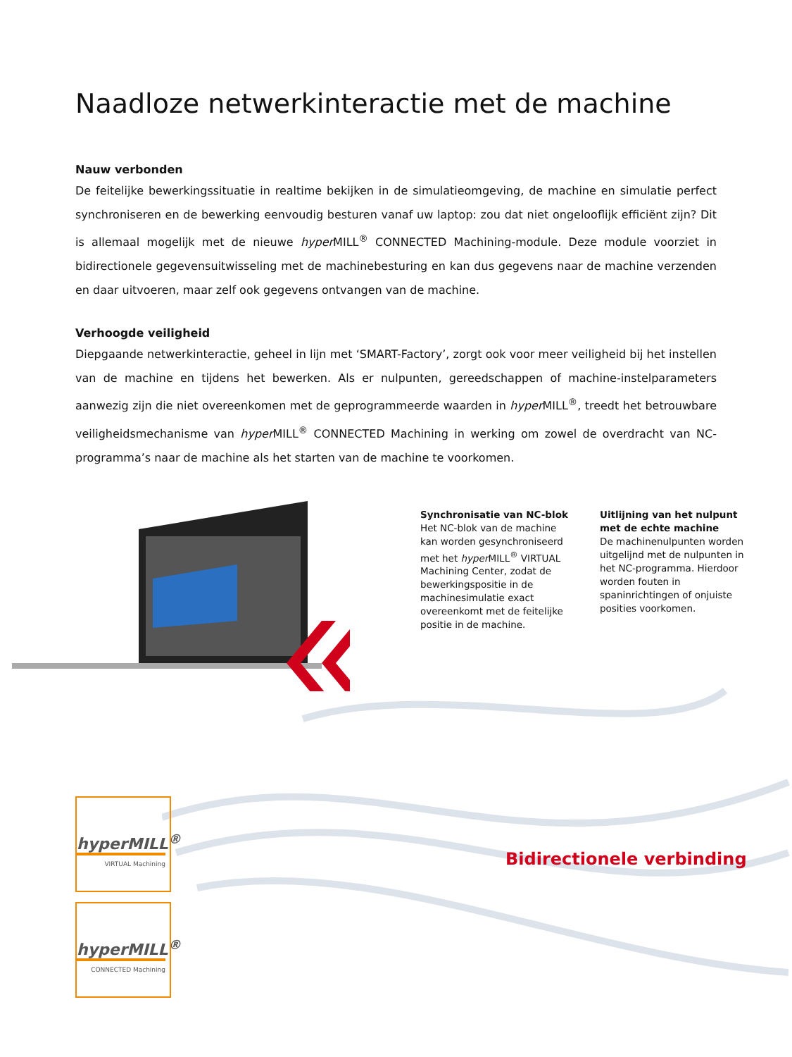Naadloze netwerkinteractie met de machine
Nauw verbonden
De feitelijke bewerkingssituatie in realtime bekijken in de simulatieomgeving, de machine en simulatie perfect synchroniseren en de bewerking eenvoudig besturen vanaf uw laptop: zou dat niet ongelooflijk efficiënt zijn? Dit is allemaal mogelijk met de nieuwe hyper MILL<sup>®</sup> CONNECTED Machining-module. Deze module voorziet in bidirectionele gegevensuitwisseling met de machinebesturing en kan dus gegevens naar de machine verzenden en daar uitvoeren, maar zelf ook gegevens ontvangen van de machine.
Verhoogde veiligheid
Diepgaande netwerkinteractie, geheel in lijn met ‘SMART-Factory’, zorgt ook voor meer veiligheid bij het instellen van de machine en tijdens het bewerken. Als er nulpunten, gereedschappen of machine-instelparameters aanwezig zijn die niet overeenkomen met de geprogrammeerde waarden in hyper MILL<sup>®</sup>, treedt het betrouwbare veiligheidsmechanisme van hyper MILL<sup>®</sup> CONNECTED Machining in werking om zowel de overdracht van NC-programma’s naar de machine als het starten van de machine te voorkomen.
Synchronisatie van NC-blok
Het NC-blok van de machine kan worden gesynchroniseerd met het hyper MILL<sup>®</sup> VIRTUAL Machining Center, zodat de bewerkingspositie in de machinesimulatie exact overeenkomt met de feitelijke positie in de machine.
Uitlijning van het nulpunt met de echte machine
De machinenulpunten worden uitgelijnd met de nulpunten in het NC-programma. Hierdoor worden fouten in spaninrichtingen of onjuiste posities voorkomen.
Bidirectionele verbinding
hyperMILL<sup>®</sup>
VIRTUAL Machining
hyperMILL<sup>®</sup>
CONNECTED Machining